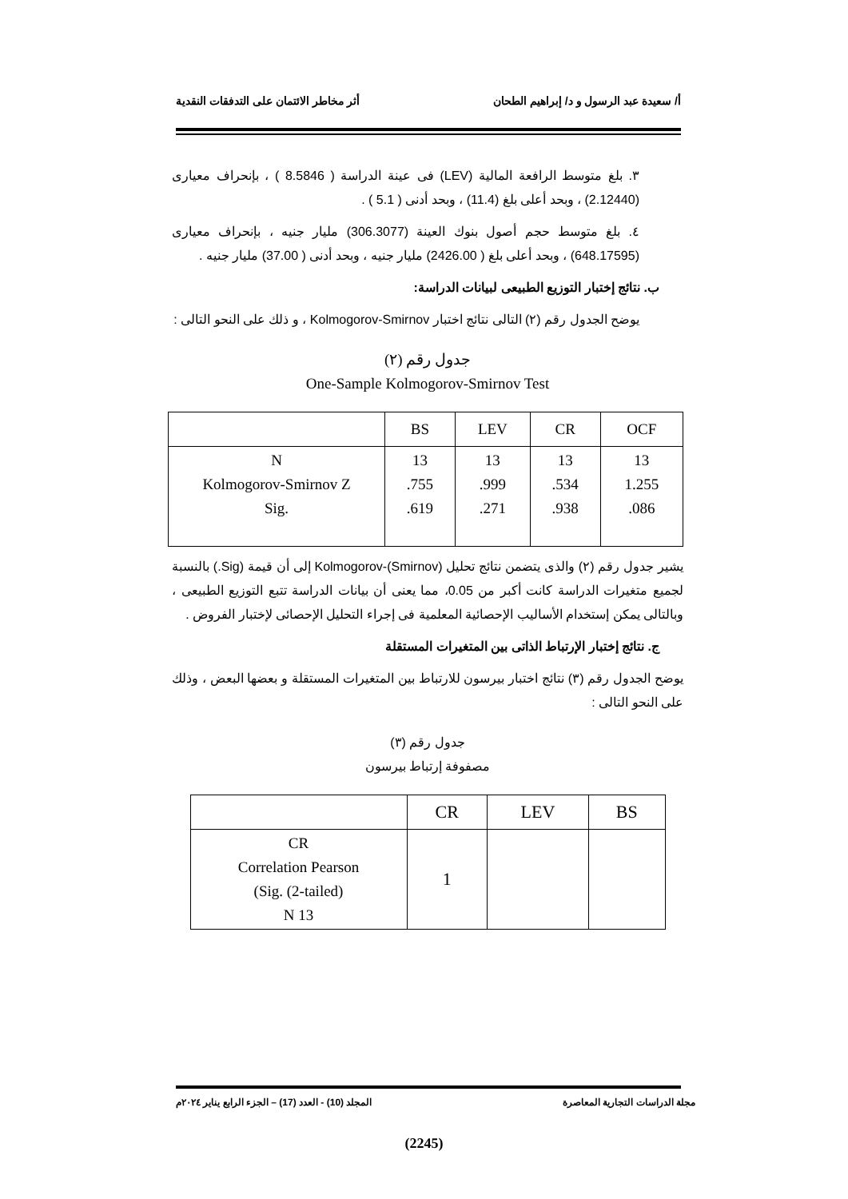أ/ سعيدة عبد الرسول و د/ إبراهيم الطحان أثر مخاطر الائتمان على التدفقات النقدية
٣. بلغ متوسط الرافعة المالية (LEV) فى عينة الدراسة ( 8.5846 ) ، بإنحراف معيارى (2.12440) ، وبحد أعلى بلغ (11.4) ، وبحد أدنى ( 5.1 ) .
٤. بلغ متوسط حجم أصول بنوك العينة (306.3077) مليار جنيه ، بإنحراف معيارى (648.17595) ، وبحد أعلى بلغ ( 2426.00) مليار جنيه ، وبحد أدنى ( 37.00) مليار جنيه .
ب. نتائج إختبار التوزيع الطبيعى لبيانات الدراسة:
يوضح الجدول رقم (٢) التالى نتائج اختبار Kolmogorov-Smirnov ، و ذلك على النحو التالى :
جدول رقم (٢)
One-Sample Kolmogorov-Smirnov Test
| | BS | LEV | CR | OCF |
| --- | --- | --- | --- | --- |
| N Kolmogorov-Smirnov Z Sig. | 13 .755 .619 | 13 .999 .271 | 13 .534 .938 | 13 1.255 .086 |
يشير جدول رقم (٢) والذى يتضمن نتائج تحليل Kolmogorov-(Smirnov) إلى أن قيمة (Sig.) بالنسبة لجميع متغيرات الدراسة كانت أكبر من 0.05، مما يعنى أن بيانات الدراسة تتبع التوزيع الطبيعى ، وبالتالى يمكن إستخدام الأساليب الإحصائية المعلمية فى إجراء التحليل الإحصائى لإختبار الفروض .
ج. نتائج إختبار الإرتباط الذاتى بين المتغيرات المستقلة
يوضح الجدول رقم (٣) نتائج اختبار بيرسون للارتباط بين المتغيرات المستقلة و بعضها البعض ، وذلك على النحو التالى :
جدول رقم (٣)
مصفوفة إرتباط بيرسون
| | CR | LEV | BS |
| --- | --- | --- | --- |
| CR Correlation Pearson (Sig. (2-tailed) N 13 | 1 | | |
مجلة الدراسات التجارية المعاصرة المجلد (10) - العدد (17) – الجزء الرابع يناير ٢٠٢٤م
(2245)